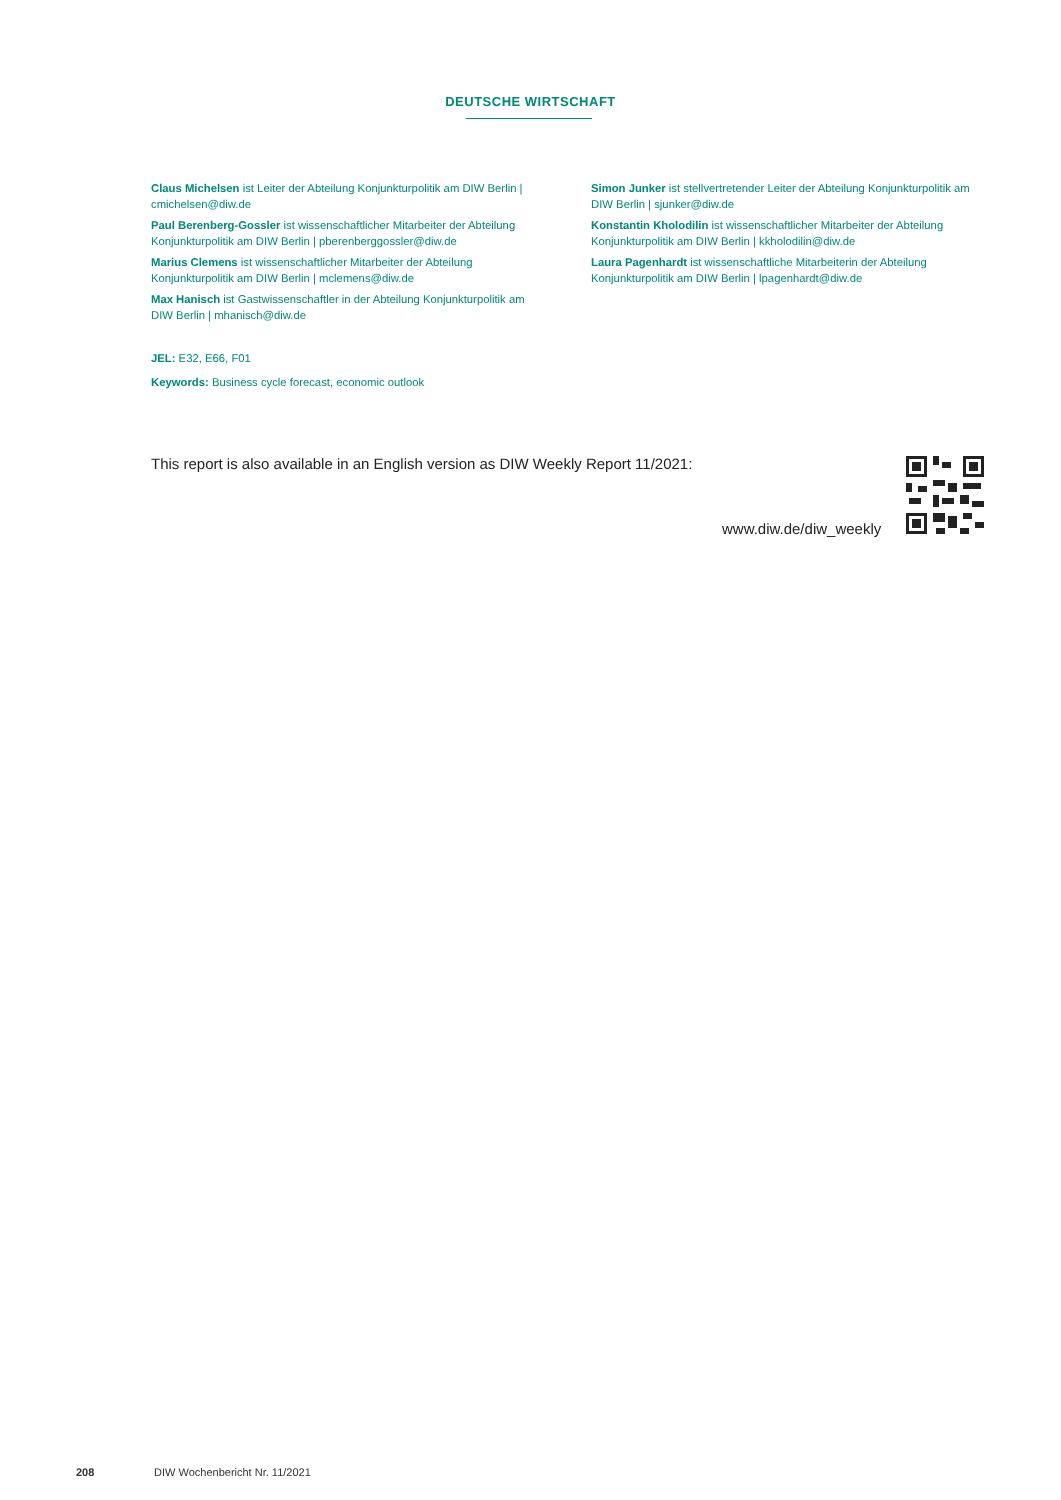DEUTSCHE WIRTSCHAFT
Claus Michelsen ist Leiter der Abteilung Konjunkturpolitik am DIW Berlin | cmichelsen@diw.de
Paul Berenberg-Gossler ist wissenschaftlicher Mitarbeiter der Abteilung Konjunkturpolitik am DIW Berlin | pberenberggossler@diw.de
Marius Clemens ist wissenschaftlicher Mitarbeiter der Abteilung Konjunkturpolitik am DIW Berlin | mclemens@diw.de
Max Hanisch ist Gastwissenschaftler in der Abteilung Konjunkturpolitik am DIW Berlin | mhanisch@diw.de
Simon Junker ist stellvertretender Leiter der Abteilung Konjunkturpolitik am DIW Berlin | sjunker@diw.de
Konstantin Kholodilin ist wissenschaftlicher Mitarbeiter der Abteilung Konjunkturpolitik am DIW Berlin | kkholodilin@diw.de
Laura Pagenhardt ist wissenschaftliche Mitarbeiterin der Abteilung Konjunkturpolitik am DIW Berlin | lpagenhardt@diw.de
JEL: E32, E66, F01
Keywords: Business cycle forecast, economic outlook
This report is also available in an English version as DIW Weekly Report 11/2021:
www.diw.de/diw_weekly
208 DIW Wochenbericht Nr. 11/2021